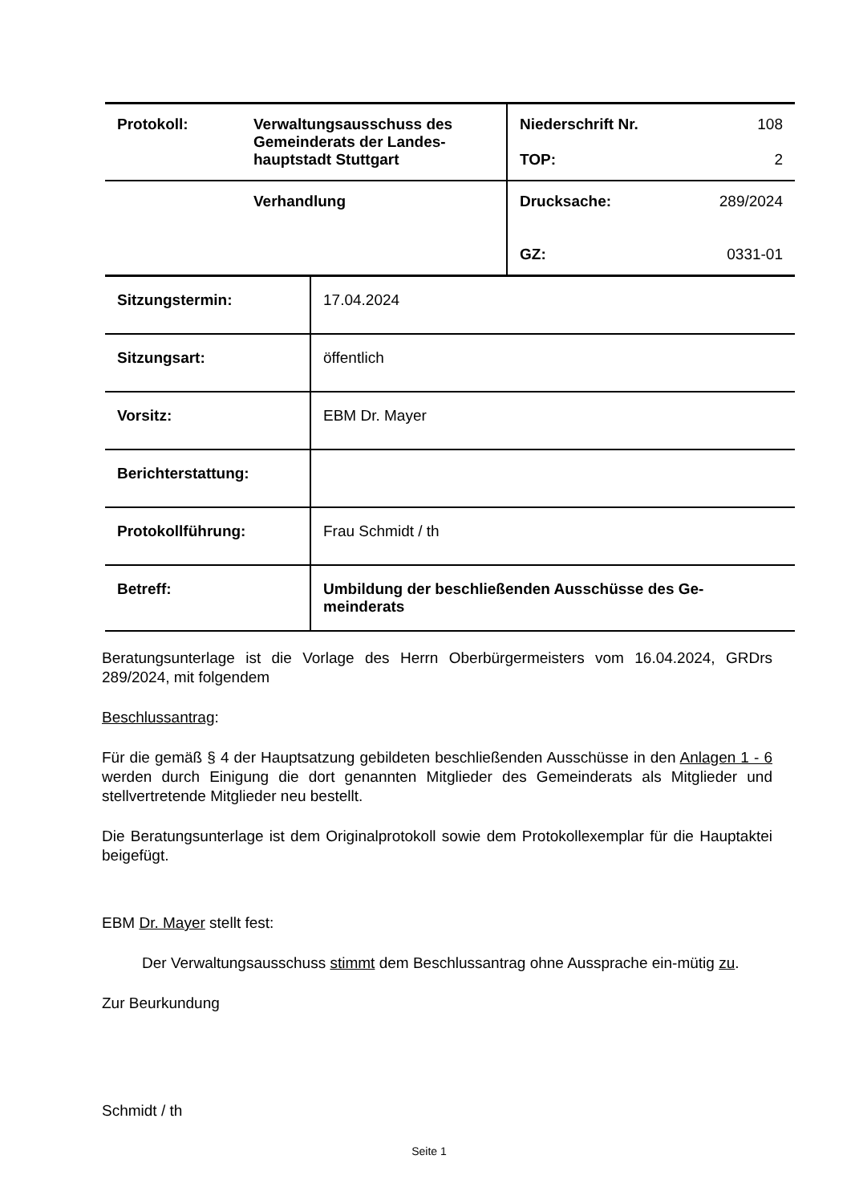| Protokoll: | Verwaltungsausschuss des Gemeinderats der Landes-hauptstadt Stuttgart | Niederschrift Nr. 108 TOP: 2 |
| | Verhandlung | Drucksache: 289/2024 GZ: 0331-01 |
| Sitzungstermin: | 17.04.2024 |
| Sitzungsart: | öffentlich |
| Vorsitz: | EBM Dr. Mayer |
| Berichterstattung: | |
| Protokollführung: | Frau Schmidt / th |
| Betreff: | Umbildung der beschließenden Ausschüsse des Ge-meinderats |
Beratungsunterlage ist die Vorlage des Herrn Oberbürgermeisters vom 16.04.2024, GRDrs 289/2024, mit folgendem
Beschlussantrag:
Für die gemäß § 4 der Hauptsatzung gebildeten beschließenden Ausschüsse in den Anlagen 1 - 6 werden durch Einigung die dort genannten Mitglieder des Gemeinderats als Mitglieder und stellvertretende Mitglieder neu bestellt.
Die Beratungsunterlage ist dem Originalprotokoll sowie dem Protokollexemplar für die Hauptaktei beigefügt.
EBM Dr. Mayer stellt fest:
Der Verwaltungsausschuss stimmt dem Beschlussantrag ohne Aussprache ein-mütig zu.
Zur Beurkundung
Schmidt / th
Seite 1